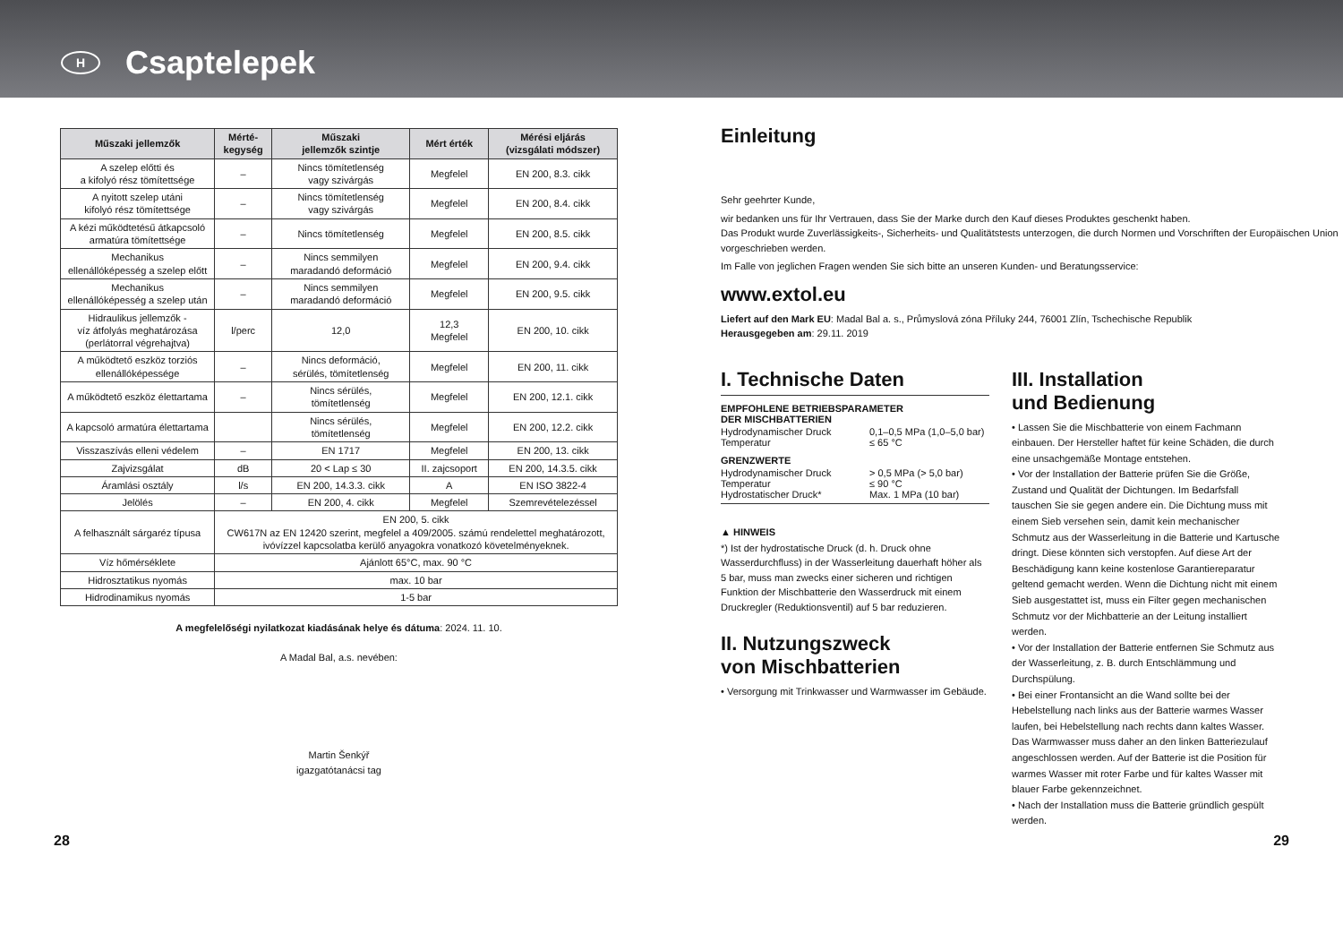H
Csaptelepek
| Műszaki jellemzők | Mérté- kegység | Műszaki jellemzők szintje | Mért érték | Mérési eljárás (vizsgálati módszer) |
| --- | --- | --- | --- | --- |
| A szelep előtti és a kifolyó rész tömítettsége | – | Nincs tömítetlenség vagy szivárgás | Megfelel | EN 200, 8.3. cikk |
| A nyitott szelep utáni kifolyó rész tömítettsége | – | Nincs tömítetlenség vagy szivárgás | Megfelel | EN 200, 8.4. cikk |
| A kézi működtetésű átkapcsoló armatúra tömítettsége | – | Nincs tömítetlenség | Megfelel | EN 200, 8.5. cikk |
| Mechanikus ellenállóképesség a szelep előtt | – | Nincs semmilyen maradandó deformáció | Megfelel | EN 200, 9.4. cikk |
| Mechanikus ellenállóképesség a szelep után | – | Nincs semmilyen maradandó deformáció | Megfelel | EN 200, 9.5. cikk |
| Hidraulikus jellemzők - víz átfolyás meghatározása (perlátorral végrehajtva) | l/perc | 12,0 | 12,3 Megfelel | EN 200, 10. cikk |
| A működtető eszköz torziós ellenállóképessége | – | Nincs deformáció, sérülés, tömítetlenség | Megfelel | EN 200, 11. cikk |
| A működtető eszköz élettartama | – | Nincs sérülés, tömítetlenség | Megfelel | EN 200, 12.1. cikk |
| A kapcsoló armatúra élettartama | | Nincs sérülés, tömítetlenség | Megfelel | EN 200, 12.2. cikk |
| Visszaszívás elleni védelem | – | EN 1717 | Megfelel | EN 200, 13. cikk |
| Zajvizsgálat | dB | 20 < Lap ≤ 30 | II. zajcsoport | EN 200, 14.3.5. cikk |
| Áramlási osztály | l/s | EN 200, 14.3.3. cikk | A | EN ISO 3822-4 |
| Jelölés | – | EN 200, 4. cikk | Megfelel | Szemrevételezéssel |
| A felhasznált sárgaréz típusa | EN 200, 5. cikk CW617N az EN 12420 szerint, megfelel a 409/2005. számú rendelettel meghatározott, ivóvízzel kapcsolatba kerülő anyagokra vonatkozó követelményeknek. | | | |
| Víz hőmérséklete | Ajánlott 65°C, max. 90 °C | | | |
| Hidrosztatikus nyomás | max. 10 bar | | | |
| Hidrodinamikus nyomás | 1-5 bar | | | |
A megfelelőségi nyilatkozat kiadásának helye és dátuma: 2024. 11. 10.
A Madal Bal, a.s. nevében:
Martin Šenkýř
igazgatótanácsi tag
Einleitung
Sehr geehrter Kunde,
wir bedanken uns für Ihr Vertrauen, dass Sie der Marke durch den Kauf dieses Produktes geschenkt haben.
Das Produkt wurde Zuverlässigkeits-, Sicherheits- und Qualitätstests unterzogen, die durch Normen und Vorschriften der Europäischen Union vorgeschrieben werden.
Im Falle von jeglichen Fragen wenden Sie sich bitte an unseren Kunden- und Beratungsservice:
www.extol.eu
Liefert auf den Mark EU: Madal Bal a. s., Průmyslová zóna Příluky 244, 76001 Zlín, Tschechische Republik
Herausgegeben am: 29.11. 2019
I. Technische Daten
EMPFOHLENE BETRIEBSPARAMETER
DER MISCHBATTERIEN
Hydrodynamischer Druck 0,1–0,5 MPa (1,0–5,0 bar)
Temperatur ≤ 65 °C
GRENZWERTE
Hydrodynamischer Druck > 0,5 MPa (> 5,0 bar)
Temperatur ≤ 90 °C
Hydrostatischer Druck* Max. 1 MPa (10 bar)
▲ HINWEIS
*) Ist der hydrostatische Druck (d. h. Druck ohne Wasserdurchfluss) in der Wasserleitung dauerhaft höher als 5 bar, muss man zwecks einer sicheren und richtigen Funktion der Mischbatterie den Wasserdruck mit einem Druckregler (Reduktionsventil) auf 5 bar reduzieren.
II. Nutzungszweck
von Mischbatterien
• Versorgung mit Trinkwasser und Warmwasser im Gebäude.
III. Installation
und Bedienung
• Lassen Sie die Mischbatterie von einem Fachmann einbauen. Der Hersteller haftet für keine Schäden, die durch eine unsachgemäße Montage entstehen.
• Vor der Installation der Batterie prüfen Sie die Größe, Zustand und Qualität der Dichtungen. Im Bedarfsfall tauschen Sie sie gegen andere ein. Die Dichtung muss mit einem Sieb versehen sein, damit kein mechanischer Schmutz aus der Wasserleitung in die Batterie und Kartusche dringt. Diese könnten sich verstopfen. Auf diese Art der Beschädigung kann keine kostenlose Garantiereparatur geltend gemacht werden. Wenn die Dichtung nicht mit einem Sieb ausgestattet ist, muss ein Filter gegen mechanischen Schmutz vor der Michbatterie an der Leitung installiert werden.
• Vor der Installation der Batterie entfernen Sie Schmutz aus der Wasserleitung, z. B. durch Entschlämmung und Durchspülung.
• Bei einer Frontansicht an die Wand sollte bei der Hebelstellung nach links aus der Batterie warmes Wasser laufen, bei Hebelstellung nach rechts dann kaltes Wasser. Das Warmwasser muss daher an den linken Batteriezulauf angeschlossen werden. Auf der Batterie ist die Position für warmes Wasser mit roter Farbe und für kaltes Wasser mit blauer Farbe gekennzeichnet.
• Nach der Installation muss die Batterie gründlich gespült werden.
28 29